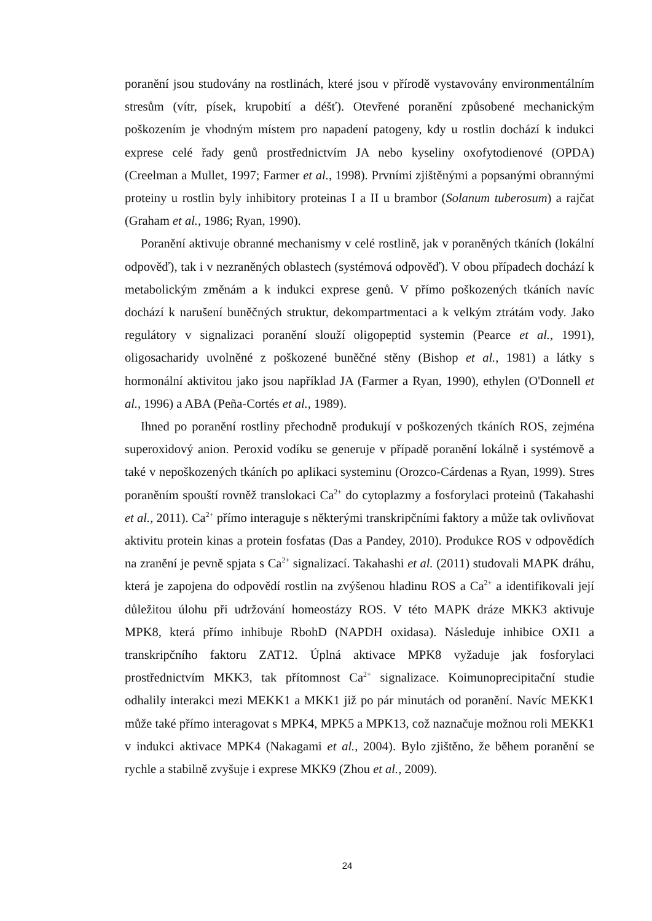poranění jsou studovány na rostlinách, které jsou v přírodě vystavovány environmentálním stresům (vítr, písek, krupobití a déšť). Otevřené poranění způsobené mechanickým poškozením je vhodným místem pro napadení patogeny, kdy u rostlin dochází k indukci exprese celé řady genů prostřednictvím JA nebo kyseliny oxofytodienové (OPDA) (Creelman a Mullet, 1997; Farmer et al., 1998). Prvními zjištěnými a popsanými obrannými proteiny u rostlin byly inhibitory proteinas I a II u brambor (Solanum tuberosum) a rajčat (Graham et al., 1986; Ryan, 1990).
Poranění aktivuje obranné mechanismy v celé rostlině, jak v poraněných tkáních (lokální odpověď), tak i v nezraněných oblastech (systémová odpověď). V obou případech dochází k metabolickým změnám a k indukci exprese genů. V přímo poškozených tkáních navíc dochází k narušení buněčných struktur, dekompartmentaci a k velkým ztrátám vody. Jako regulátory v signalizaci poranění slouží oligopeptid systemin (Pearce et al., 1991), oligosacharidy uvolněné z poškozené buněčné stěny (Bishop et al., 1981) a látky s hormonální aktivitou jako jsou například JA (Farmer a Ryan, 1990), ethylen (O'Donnell et al., 1996) a ABA (Peña-Cortés et al., 1989).
Ihned po poranění rostliny přechodně produkují v poškozených tkáních ROS, zejména superoxidový anion. Peroxid vodíku se generuje v případě poranění lokálně i systémově a také v nepoškozených tkáních po aplikaci systeminu (Orozco-Cárdenas a Ryan, 1999). Stres poraněním spouští rovněž translokaci Ca<sup>2+</sup> do cytoplazmy a fosforylaci proteinů (Takahashi et al., 2011). Ca<sup>2+</sup> přímo interaguje s některými transkripčními faktory a může tak ovlivňovat aktivitu protein kinas a protein fosfatas (Das a Pandey, 2010). Produkce ROS v odpovědích na zranění je pevně spjata s Ca<sup>2+</sup> signalizací. Takahashi et al. (2011) studovali MAPK dráhu, která je zapojena do odpovědí rostlin na zvýšenou hladinu ROS a Ca<sup>2+</sup> a identifikovali její důležitou úlohu při udržování homeostázy ROS. V této MAPK dráze MKK3 aktivuje MPK8, která přímo inhibuje RbohD (NAPDH oxidasa). Následuje inhibice OXI1 a transkripčního faktoru ZAT12. Úplná aktivace MPK8 vyžaduje jak fosforylaci prostřednictvím MKK3, tak přítomnost Ca<sup>2+</sup> signalizace. Koimunoprecipitační studie odhalily interakci mezi MEKK1 a MKK1 již po pár minutách od poranění. Navíc MEKK1 může také přímo interagovat s MPK4, MPK5 a MPK13, což naznačuje možnou roli MEKK1 v indukci aktivace MPK4 (Nakagami et al., 2004). Bylo zjištěno, že během poranění se rychle a stabilně zvyšuje i exprese MKK9 (Zhou et al., 2009).
24